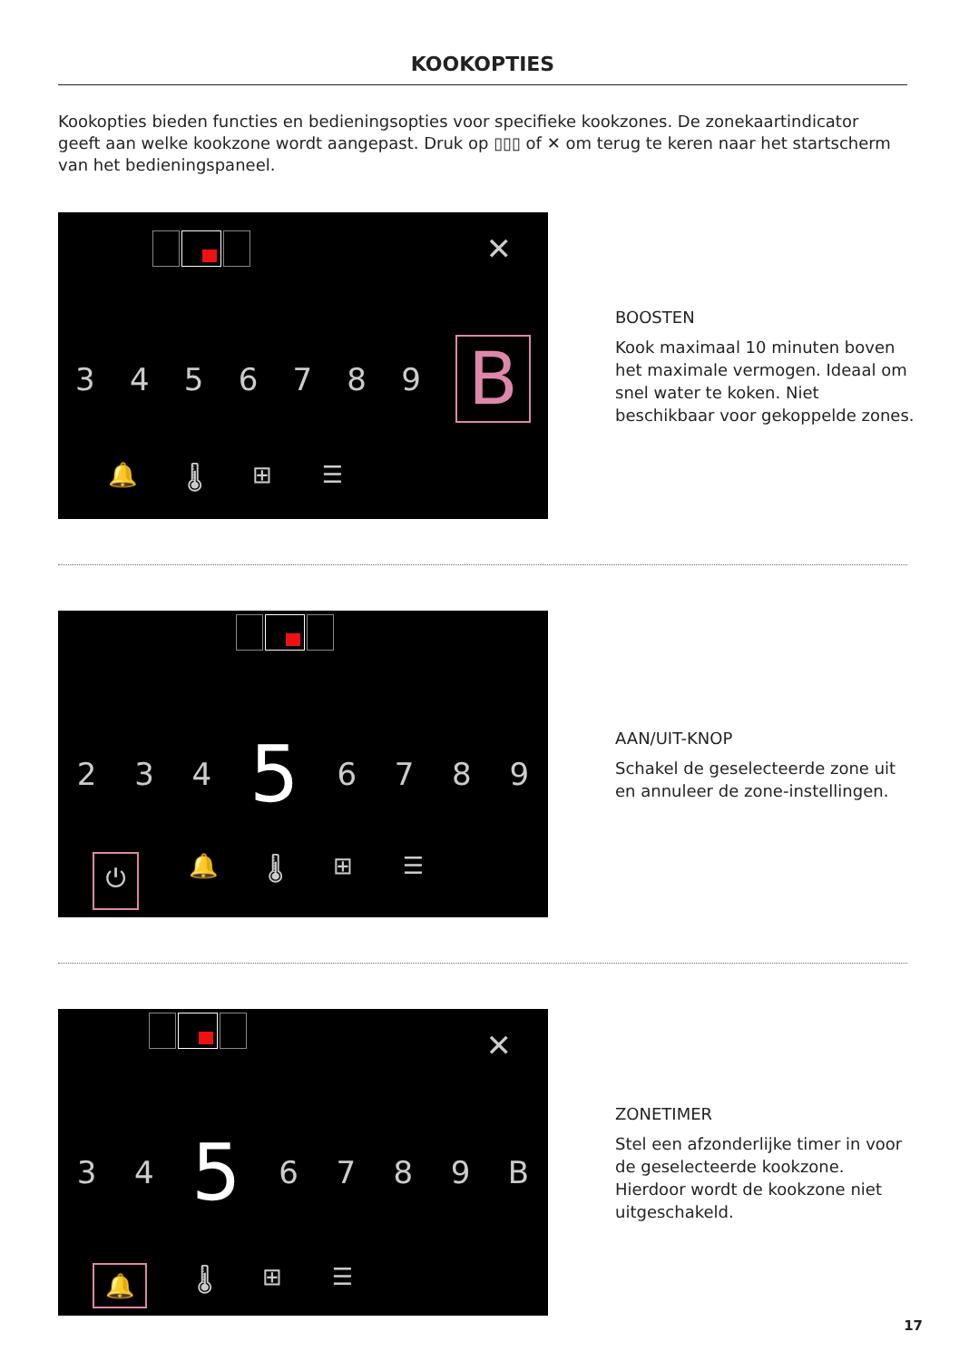KOOKOPTIES
Kookopties bieden functies en bedieningsopties voor specifieke kookzones. De zonekaartindicator geeft aan welke kookzone wordt aangepast. Druk op ▯▯▯ of ✕ om terug te keren naar het startscherm van het bedieningspaneel.
✕
3456789 B
🔔 🌡 ⊞ ☰
BOOSTEN
Kook maximaal 10 minuten boven het maximale vermogen. Ideaal om snel water te koken. Niet beschikbaar voor gekoppelde zones.
234 5 6789
⏻ 🔔 🌡 ⊞ ☰
AAN/UIT-KNOP
Schakel de geselecteerde zone uit en annuleer de zone-instellingen.
✕
34 5 6789 B
🔔 🌡 ⊞ ☰
ZONETIMER
Stel een afzonderlijke timer in voor de geselecteerde kookzone. Hierdoor wordt de kookzone niet uitgeschakeld.
17